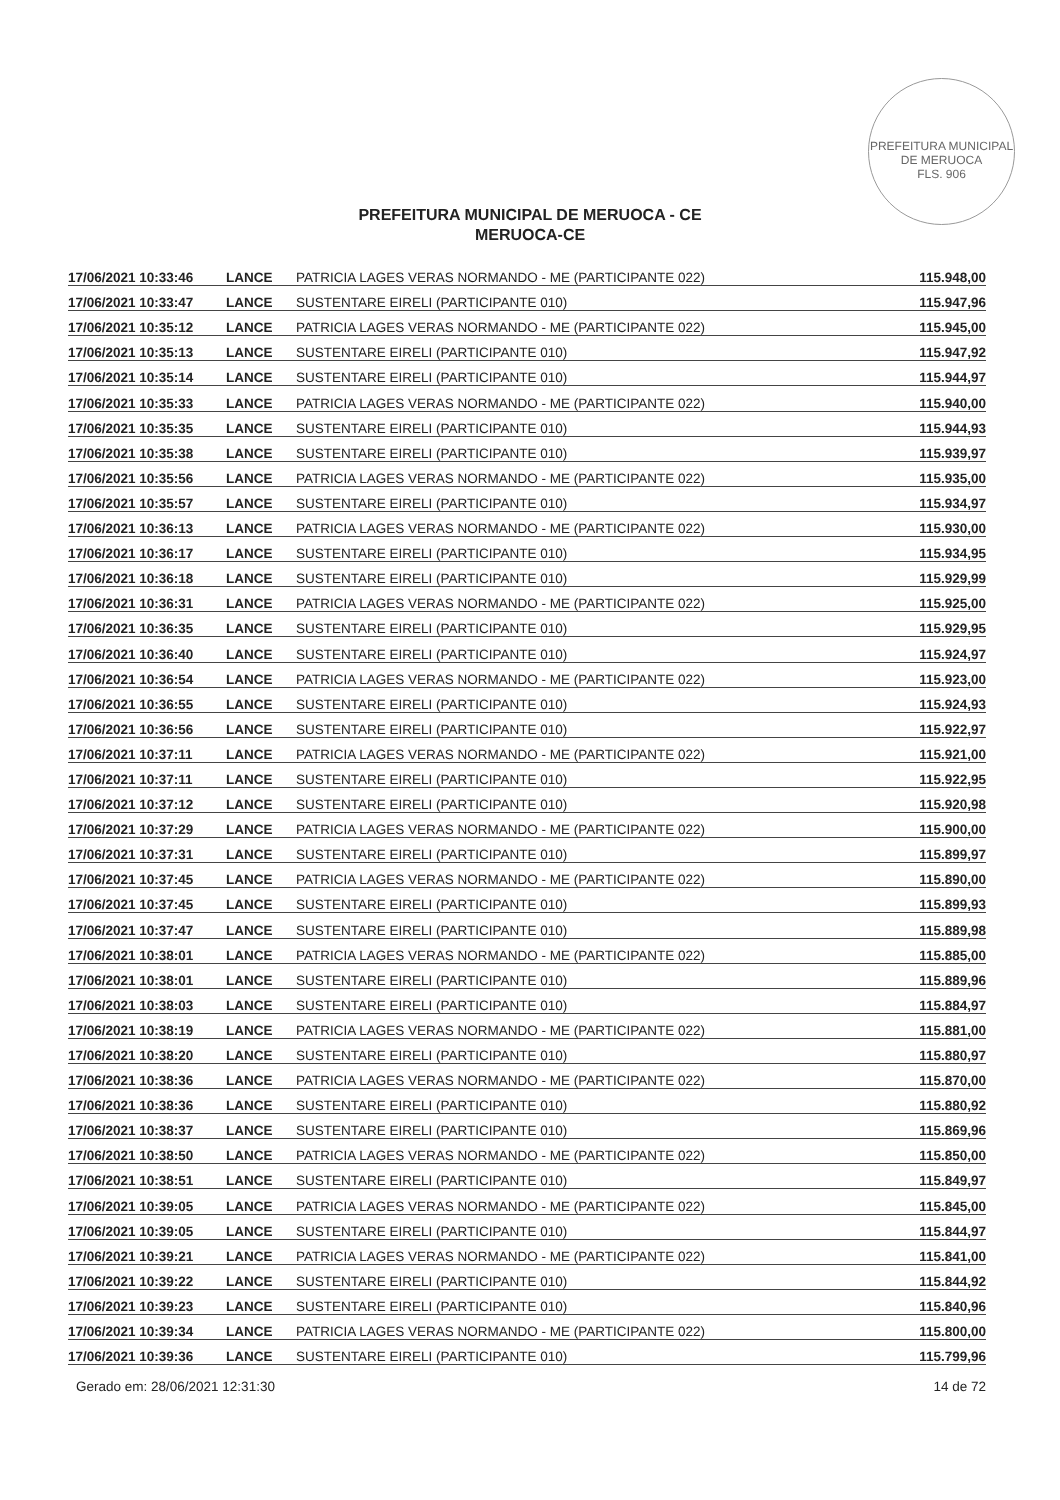PREFEITURA MUNICIPAL DE MERUOCA
FLS. 906
PREFEITURA MUNICIPAL DE MERUOCA - CE
MERUOCA-CE
| 17/06/2021 10:33:46 | LANCE | PATRICIA LAGES VERAS NORMANDO - ME (PARTICIPANTE 022) | 115.948,00 |
| 17/06/2021 10:33:47 | LANCE | SUSTENTARE EIRELI (PARTICIPANTE 010) | 115.947,96 |
| 17/06/2021 10:35:12 | LANCE | PATRICIA LAGES VERAS NORMANDO - ME (PARTICIPANTE 022) | 115.945,00 |
| 17/06/2021 10:35:13 | LANCE | SUSTENTARE EIRELI (PARTICIPANTE 010) | 115.947,92 |
| 17/06/2021 10:35:14 | LANCE | SUSTENTARE EIRELI (PARTICIPANTE 010) | 115.944,97 |
| 17/06/2021 10:35:33 | LANCE | PATRICIA LAGES VERAS NORMANDO - ME (PARTICIPANTE 022) | 115.940,00 |
| 17/06/2021 10:35:35 | LANCE | SUSTENTARE EIRELI (PARTICIPANTE 010) | 115.944,93 |
| 17/06/2021 10:35:38 | LANCE | SUSTENTARE EIRELI (PARTICIPANTE 010) | 115.939,97 |
| 17/06/2021 10:35:56 | LANCE | PATRICIA LAGES VERAS NORMANDO - ME (PARTICIPANTE 022) | 115.935,00 |
| 17/06/2021 10:35:57 | LANCE | SUSTENTARE EIRELI (PARTICIPANTE 010) | 115.934,97 |
| 17/06/2021 10:36:13 | LANCE | PATRICIA LAGES VERAS NORMANDO - ME (PARTICIPANTE 022) | 115.930,00 |
| 17/06/2021 10:36:17 | LANCE | SUSTENTARE EIRELI (PARTICIPANTE 010) | 115.934,95 |
| 17/06/2021 10:36:18 | LANCE | SUSTENTARE EIRELI (PARTICIPANTE 010) | 115.929,99 |
| 17/06/2021 10:36:31 | LANCE | PATRICIA LAGES VERAS NORMANDO - ME (PARTICIPANTE 022) | 115.925,00 |
| 17/06/2021 10:36:35 | LANCE | SUSTENTARE EIRELI (PARTICIPANTE 010) | 115.929,95 |
| 17/06/2021 10:36:40 | LANCE | SUSTENTARE EIRELI (PARTICIPANTE 010) | 115.924,97 |
| 17/06/2021 10:36:54 | LANCE | PATRICIA LAGES VERAS NORMANDO - ME (PARTICIPANTE 022) | 115.923,00 |
| 17/06/2021 10:36:55 | LANCE | SUSTENTARE EIRELI (PARTICIPANTE 010) | 115.924,93 |
| 17/06/2021 10:36:56 | LANCE | SUSTENTARE EIRELI (PARTICIPANTE 010) | 115.922,97 |
| 17/06/2021 10:37:11 | LANCE | PATRICIA LAGES VERAS NORMANDO - ME (PARTICIPANTE 022) | 115.921,00 |
| 17/06/2021 10:37:11 | LANCE | SUSTENTARE EIRELI (PARTICIPANTE 010) | 115.922,95 |
| 17/06/2021 10:37:12 | LANCE | SUSTENTARE EIRELI (PARTICIPANTE 010) | 115.920,98 |
| 17/06/2021 10:37:29 | LANCE | PATRICIA LAGES VERAS NORMANDO - ME (PARTICIPANTE 022) | 115.900,00 |
| 17/06/2021 10:37:31 | LANCE | SUSTENTARE EIRELI (PARTICIPANTE 010) | 115.899,97 |
| 17/06/2021 10:37:45 | LANCE | PATRICIA LAGES VERAS NORMANDO - ME (PARTICIPANTE 022) | 115.890,00 |
| 17/06/2021 10:37:45 | LANCE | SUSTENTARE EIRELI (PARTICIPANTE 010) | 115.899,93 |
| 17/06/2021 10:37:47 | LANCE | SUSTENTARE EIRELI (PARTICIPANTE 010) | 115.889,98 |
| 17/06/2021 10:38:01 | LANCE | PATRICIA LAGES VERAS NORMANDO - ME (PARTICIPANTE 022) | 115.885,00 |
| 17/06/2021 10:38:01 | LANCE | SUSTENTARE EIRELI (PARTICIPANTE 010) | 115.889,96 |
| 17/06/2021 10:38:03 | LANCE | SUSTENTARE EIRELI (PARTICIPANTE 010) | 115.884,97 |
| 17/06/2021 10:38:19 | LANCE | PATRICIA LAGES VERAS NORMANDO - ME (PARTICIPANTE 022) | 115.881,00 |
| 17/06/2021 10:38:20 | LANCE | SUSTENTARE EIRELI (PARTICIPANTE 010) | 115.880,97 |
| 17/06/2021 10:38:36 | LANCE | PATRICIA LAGES VERAS NORMANDO - ME (PARTICIPANTE 022) | 115.870,00 |
| 17/06/2021 10:38:36 | LANCE | SUSTENTARE EIRELI (PARTICIPANTE 010) | 115.880,92 |
| 17/06/2021 10:38:37 | LANCE | SUSTENTARE EIRELI (PARTICIPANTE 010) | 115.869,96 |
| 17/06/2021 10:38:50 | LANCE | PATRICIA LAGES VERAS NORMANDO - ME (PARTICIPANTE 022) | 115.850,00 |
| 17/06/2021 10:38:51 | LANCE | SUSTENTARE EIRELI (PARTICIPANTE 010) | 115.849,97 |
| 17/06/2021 10:39:05 | LANCE | PATRICIA LAGES VERAS NORMANDO - ME (PARTICIPANTE 022) | 115.845,00 |
| 17/06/2021 10:39:05 | LANCE | SUSTENTARE EIRELI (PARTICIPANTE 010) | 115.844,97 |
| 17/06/2021 10:39:21 | LANCE | PATRICIA LAGES VERAS NORMANDO - ME (PARTICIPANTE 022) | 115.841,00 |
| 17/06/2021 10:39:22 | LANCE | SUSTENTARE EIRELI (PARTICIPANTE 010) | 115.844,92 |
| 17/06/2021 10:39:23 | LANCE | SUSTENTARE EIRELI (PARTICIPANTE 010) | 115.840,96 |
| 17/06/2021 10:39:34 | LANCE | PATRICIA LAGES VERAS NORMANDO - ME (PARTICIPANTE 022) | 115.800,00 |
| 17/06/2021 10:39:36 | LANCE | SUSTENTARE EIRELI (PARTICIPANTE 010) | 115.799,96 |
Gerado em: 28/06/2021 12:31:30 14 de 72